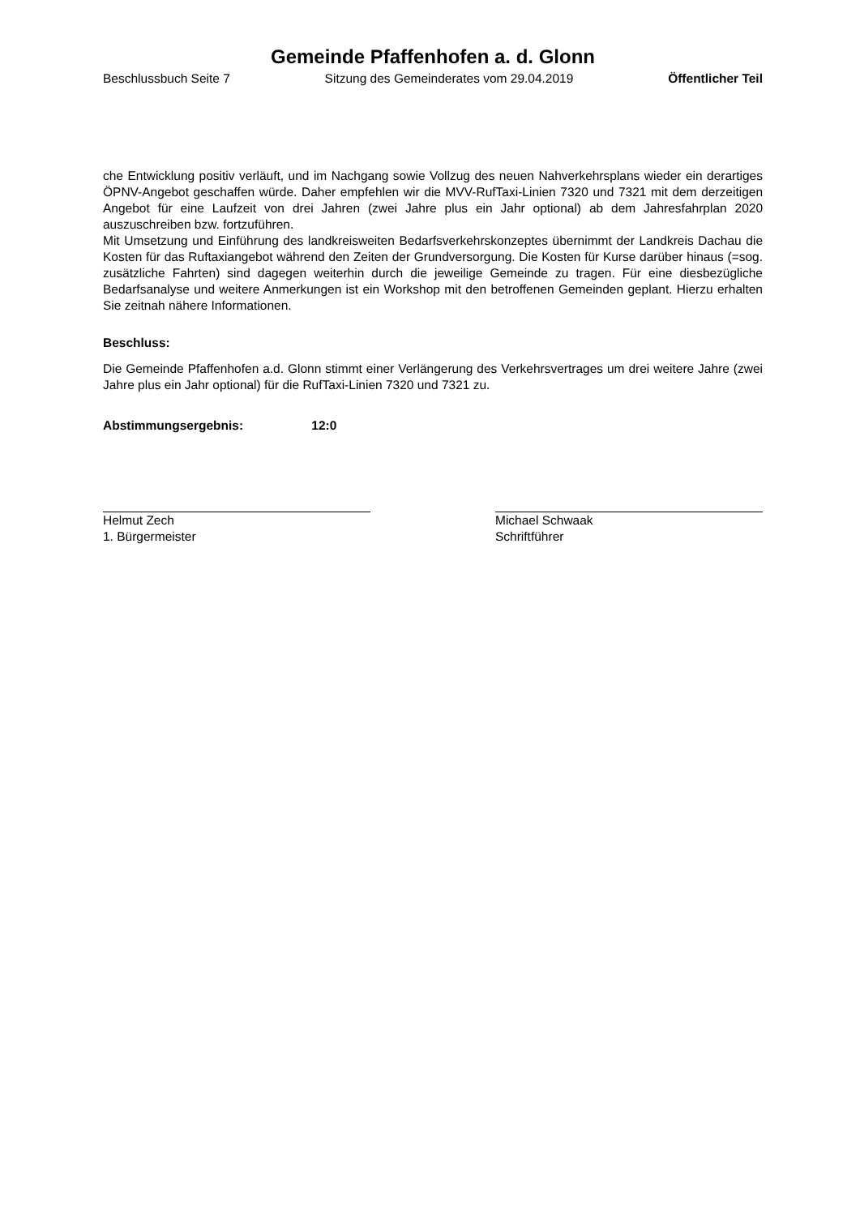Gemeinde Pfaffenhofen a. d. Glonn
Beschlussbuch Seite 7 Sitzung des Gemeinderates vom 29.04.2019 Öffentlicher Teil
che Entwicklung positiv verläuft, und im Nachgang sowie Vollzug des neuen Nahverkehrsplans wieder ein derartiges ÖPNV-Angebot geschaffen würde. Daher empfehlen wir die MVV-RufTaxi-Linien 7320 und 7321 mit dem derzeitigen Angebot für eine Laufzeit von drei Jahren (zwei Jahre plus ein Jahr optional) ab dem Jahresfahrplan 2020 auszuschreiben bzw. fortzuführen.
Mit Umsetzung und Einführung des landkreisweiten Bedarfsverkehrskonzeptes übernimmt der Landkreis Dachau die Kosten für das Ruftaxiangebot während den Zeiten der Grundversorgung. Die Kosten für Kurse darüber hinaus (=sog. zusätzliche Fahrten) sind dagegen weiterhin durch die jeweilige Gemeinde zu tragen. Für eine diesbezügliche Bedarfsanalyse und weitere Anmerkungen ist ein Workshop mit den betroffenen Gemeinden geplant. Hierzu erhalten Sie zeitnah nähere Informationen.
Beschluss:
Die Gemeinde Pfaffenhofen a.d. Glonn stimmt einer Verlängerung des Verkehrsvertrages um drei weitere Jahre (zwei Jahre plus ein Jahr optional) für die RufTaxi-Linien 7320 und 7321 zu.
Abstimmungsergebnis: 12:0
Helmut Zech
1. Bürgermeister
Michael Schwaak
Schriftführer